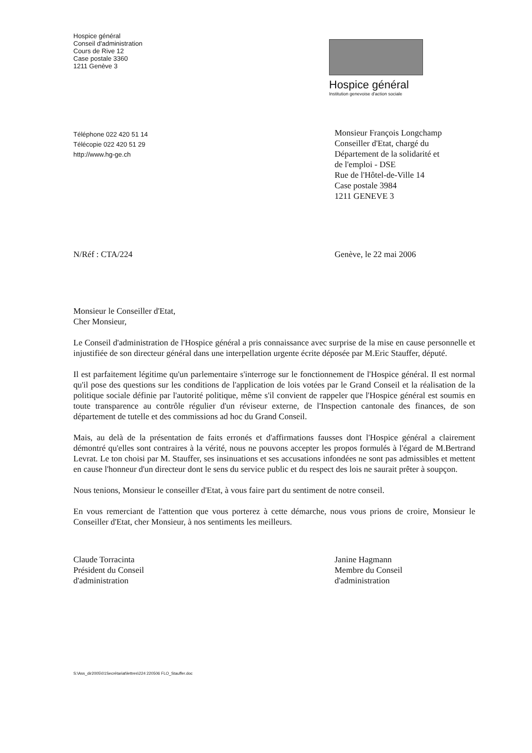Hospice général
Conseil d'administration
Cours de Rive 12
Case postale 3360
1211 Genève 3
Hospice général
Institution genevoise d'action sociale
Téléphone 022 420 51 14
Télécopie 022 420 51 29
http://www.hg-ge.ch
Monsieur François Longchamp
Conseiller d'Etat, chargé du
Département de la solidarité et
de l'emploi - DSE
Rue de l'Hôtel-de-Ville 14
Case postale 3984
1211 GENEVE 3
N/Réf : CTA/224 Genève, le 22 mai 2006
Monsieur le Conseiller d'Etat,
Cher Monsieur,
Le Conseil d'administration de l'Hospice général a pris connaissance avec surprise de la mise en cause personnelle et injustifiée de son directeur général dans une interpellation urgente écrite déposée par M.Eric Stauffer, député.
Il est parfaitement légitime qu'un parlementaire s'interroge sur le fonctionnement de l'Hospice général. Il est normal qu'il pose des questions sur les conditions de l'application de lois votées par le Grand Conseil et la réalisation de la politique sociale définie par l'autorité politique, même s'il convient de rappeler que l'Hospice général est soumis en toute transparence au contrôle régulier d'un réviseur externe, de l'Inspection cantonale des finances, de son département de tutelle et des commissions ad hoc du Grand Conseil.
Mais, au delà de la présentation de faits erronés et d'affirmations fausses dont l'Hospice général a clairement démontré qu'elles sont contraires à la vérité, nous ne pouvons accepter les propos formulés à l'égard de M.Bertrand Levrat. Le ton choisi par M. Stauffer, ses insinuations et ses accusations infondées ne sont pas admissibles et mettent en cause l'honneur d'un directeur dont le sens du service public et du respect des lois ne saurait prêter à soupçon.
Nous tenions, Monsieur le conseiller d'Etat, à vous faire part du sentiment de notre conseil.
En vous remerciant de l'attention que vous porterez à cette démarche, nous vous prions de croire, Monsieur le Conseiller d'Etat, cher Monsieur, à nos sentiments les meilleurs.
Claude Torracinta
Président du Conseil
d'administration
Janine Hagmann
Membre du Conseil
d'administration
S:\Ass_dir2005\01Secrétariat\lettres\224 220506 FLO_Stauffer.doc